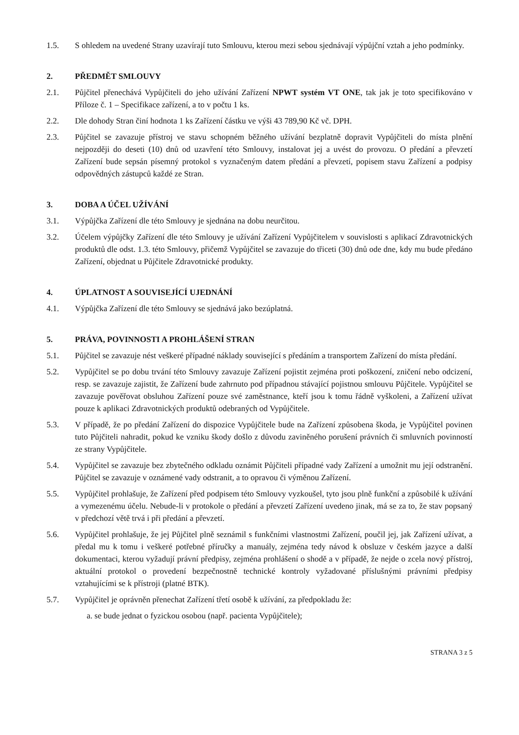1.5. S ohledem na uvedené Strany uzavírají tuto Smlouvu, kterou mezi sebou sjednávají výpůjční vztah a jeho podmínky.
2. PŘEDMĚT SMLOUVY
2.1. Půjčitel přenechává Vypůjčiteli do jeho užívání Zařízení NPWT systém VT ONE, tak jak je toto specifikováno v Příloze č. 1 – Specifikace zařízení, a to v počtu 1 ks.
2.2. Dle dohody Stran činí hodnota 1 ks Zařízení částku ve výši 43 789,90 Kč vč. DPH.
2.3. Půjčitel se zavazuje přístroj ve stavu schopném běžného užívání bezplatně dopravit Vypůjčiteli do místa plnění nejpozději do deseti (10) dnů od uzavření této Smlouvy, instalovat jej a uvést do provozu. O předání a převzetí Zařízení bude sepsán písemný protokol s vyznačeným datem předání a převzetí, popisem stavu Zařízení a podpisy odpovědných zástupců každé ze Stran.
3. DOBA A ÚČEL UŽÍVÁNÍ
3.1. Výpůjčka Zařízení dle této Smlouvy je sjednána na dobu neurčitou.
3.2. Účelem výpůjčky Zařízení dle této Smlouvy je užívání Zařízení Vypůjčitelem v souvislosti s aplikací Zdravotnických produktů dle odst. 1.3. této Smlouvy, přičemž Vypůjčitel se zavazuje do třiceti (30) dnů ode dne, kdy mu bude předáno Zařízení, objednat u Půjčitele Zdravotnické produkty.
4. ÚPLATNOST A SOUVISEJÍCÍ UJEDNÁNÍ
4.1. Výpůjčka Zařízení dle této Smlouvy se sjednává jako bezúplatná.
5. PRÁVA, POVINNOSTI A PROHLÁŠENÍ STRAN
5.1. Půjčitel se zavazuje nést veškeré případné náklady související s předáním a transportem Zařízení do místa předání.
5.2. Vypůjčitel se po dobu trvání této Smlouvy zavazuje Zařízení pojistit zejména proti poškození, zničení nebo odcizení, resp. se zavazuje zajistit, že Zařízení bude zahrnuto pod případnou stávající pojistnou smlouvu Půjčitele. Vypůjčitel se zavazuje pověřovat obsluhou Zařízení pouze své zaměstnance, kteří jsou k tomu řádně vyškoleni, a Zařízení užívat pouze k aplikaci Zdravotnických produktů odebraných od Vypůjčitele.
5.3. V případě, že po předání Zařízení do dispozice Vypůjčitele bude na Zařízení způsobena škoda, je Vypůjčitel povinen tuto Půjčiteli nahradit, pokud ke vzniku škody došlo z důvodu zaviněného porušení právních či smluvních povinností ze strany Vypůjčitele.
5.4. Vypůjčitel se zavazuje bez zbytečného odkladu oznámit Půjčiteli případné vady Zařízení a umožnit mu její odstranění. Půjčitel se zavazuje v oznámené vady odstranit, a to opravou či výměnou Zařízení.
5.5. Vypůjčitel prohlašuje, že Zařízení před podpisem této Smlouvy vyzkoušel, tyto jsou plně funkční a způsobilé k užívání a vymezenému účelu. Nebude-li v protokole o předání a převzetí Zařízení uvedeno jinak, má se za to, že stav popsaný v předchozí větě trvá i při předání a převzetí.
5.6. Vypůjčitel prohlašuje, že jej Půjčitel plně seznámil s funkčními vlastnostmi Zařízení, poučil jej, jak Zařízení užívat, a předal mu k tomu i veškeré potřebné příručky a manuály, zejména tedy návod k obsluze v českém jazyce a další dokumentaci, kterou vyžadují právní předpisy, zejména prohlášení o shodě a v případě, že nejde o zcela nový přístroj, aktuální protokol o provedení bezpečnostně technické kontroly vyžadované příslušnými právními předpisy vztahujícími se k přístroji (platné BTK).
5.7. Vypůjčitel je oprávněn přenechat Zařízení třetí osobě k užívání, za předpokladu že:
a. se bude jednat o fyzickou osobou (např. pacienta Vypůjčitele);
STRANA 3 z 5